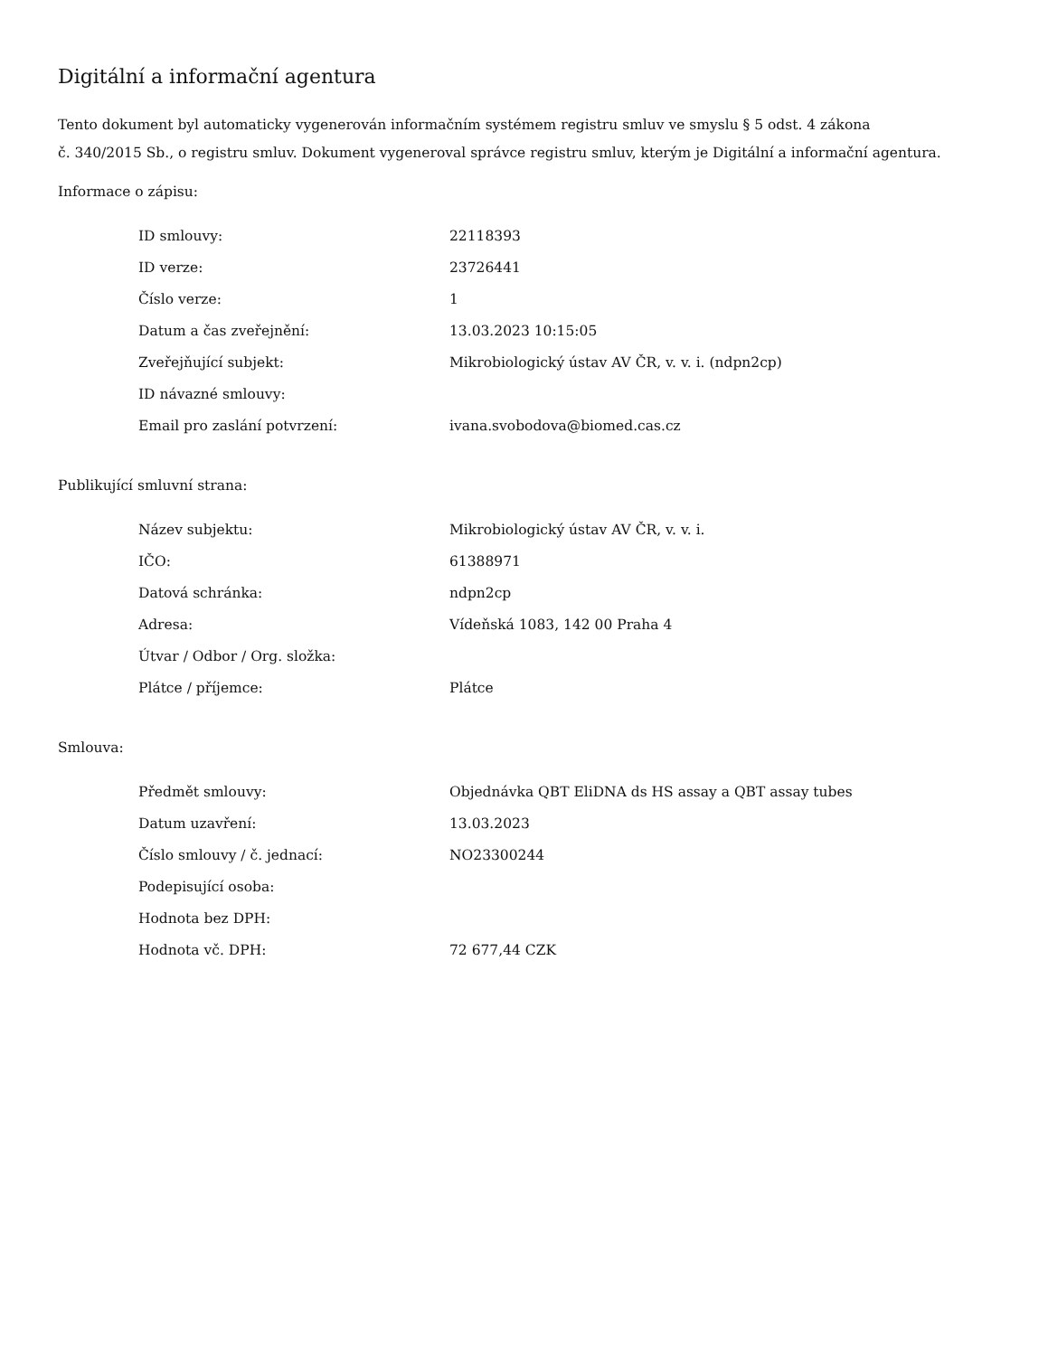Digitální a informační agentura
Tento dokument byl automaticky vygenerován informačním systémem registru smluv ve smyslu § 5 odst. 4 zákona
č. 340/2015 Sb., o registru smluv. Dokument vygeneroval správce registru smluv, kterým je Digitální a informační agentura.
Informace o zápisu:
| ID smlouvy: | 22118393 |
| ID verze: | 23726441 |
| Číslo verze: | 1 |
| Datum a čas zveřejnění: | 13.03.2023 10:15:05 |
| Zveřejňující subjekt: | Mikrobiologický ústav AV ČR, v. v. i. (ndpn2cp) |
| ID návazné smlouvy: | |
| Email pro zaslání potvrzení: | ivana.svobodova@biomed.cas.cz |
Publikující smluvní strana:
| Název subjektu: | Mikrobiologický ústav AV ČR, v. v. i. |
| IČO: | 61388971 |
| Datová schránka: | ndpn2cp |
| Adresa: | Vídeňská 1083, 142 00 Praha 4 |
| Útvar / Odbor / Org. složka: | |
| Plátce / příjemce: | Plátce |
Smlouva:
| Předmět smlouvy: | Objednávka QBT EliDNA ds HS assay a QBT assay tubes |
| Datum uzavření: | 13.03.2023 |
| Číslo smlouvy / č. jednací: | NO23300244 |
| Podepisující osoba: | |
| Hodnota bez DPH: | |
| Hodnota vč. DPH: | 72 677,44 CZK |